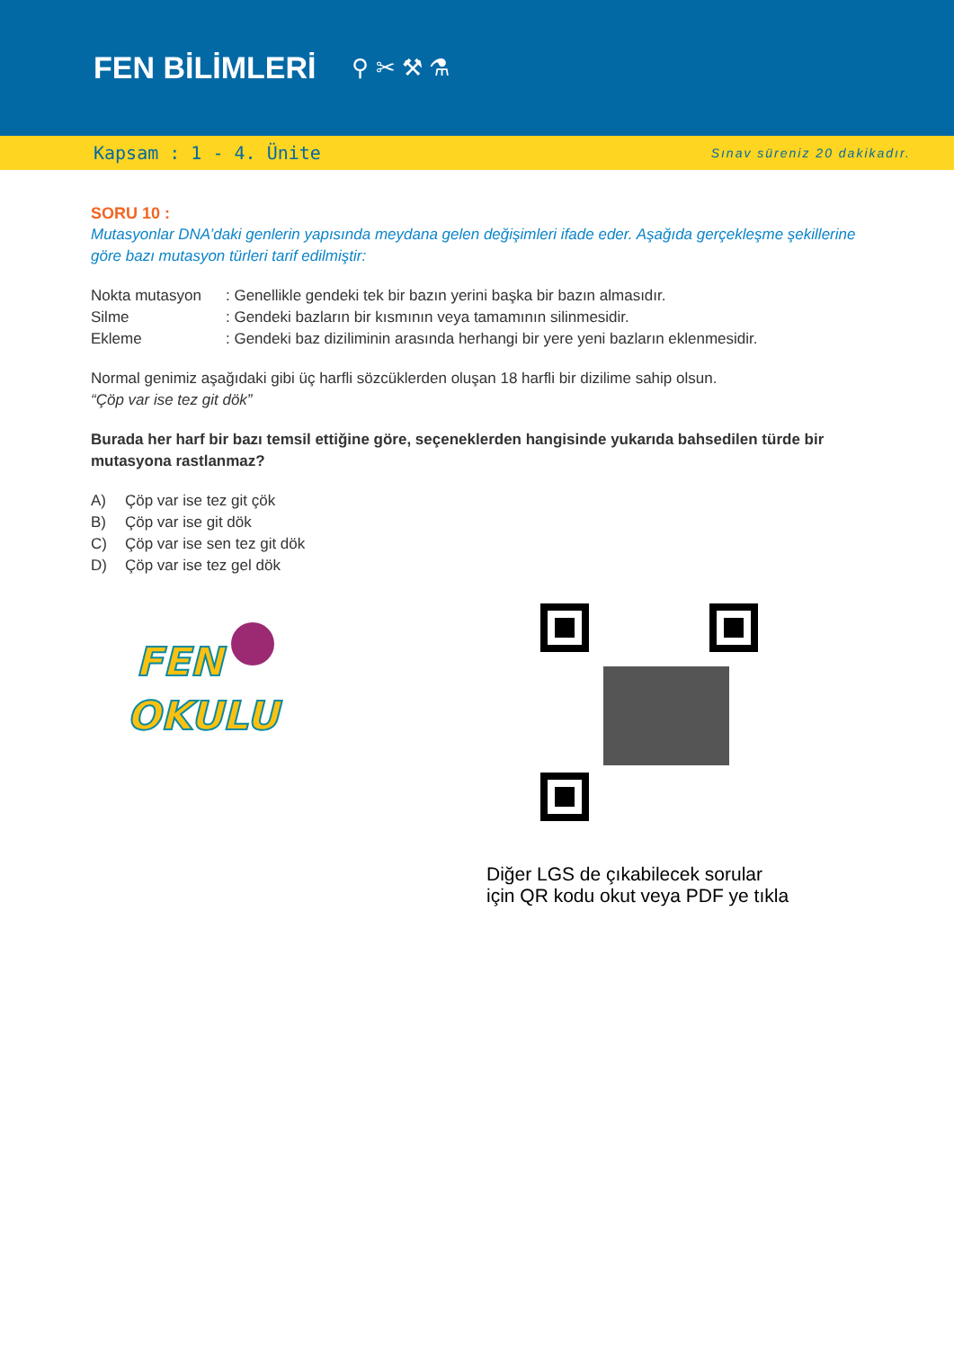FEN BİLİMLERİ
⚲ ✂ ⚒ ⚗
Kapsam : 1 - 4. Ünite Sınav süreniz 20 dakikadır.
SORU 10 :
Mutasyonlar DNA’daki genlerin yapısında meydana gelen değişimleri ifade eder. Aşağıda gerçekleşme şekillerine göre bazı mutasyon türleri tarif edilmiştir:
| Nokta mutasyon | : Genellikle gendeki tek bir bazın yerini başka bir bazın almasıdır. |
| Silme | : Gendeki bazların bir kısmının veya tamamının silinmesidir. |
| Ekleme | : Gendeki baz diziliminin arasında herhangi bir yere yeni bazların eklenmesidir. |
Normal genimiz aşağıdaki gibi üç harfli sözcüklerden oluşan 18 harfli bir dizilime sahip olsun.
“Çöp var ise tez git dök”
Burada her harf bir bazı temsil ettiğine göre, seçeneklerden hangisinde yukarıda bahsedilen türde bir mutasyona rastlanmaz?
| A) | Çöp var ise tez git çök |
| B) | Çöp var ise git dök |
| C) | Çöp var ise sen tez git dök |
| D) | Çöp var ise tez gel dök |
FEN
OKULU
Diğer LGS de çıkabilecek sorular
için QR kodu okut veya PDF ye tıkla